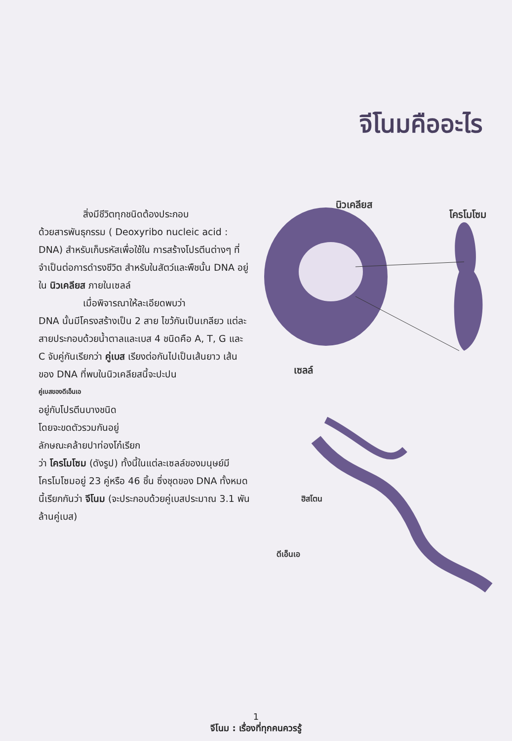จีโนมคืออะไร
สิ่งมีชีวิตทุกชนิดต้องประกอบ
ด้วยสารพันธุกรรม ( Deoxyribo nucleic acid : DNA) สำหรับเก็บรหัสเพื่อใช้ใน การสร้างโปรตีนต่างๆ ที่จำเป็นต่อการดำรงชีวิต สำหรับในสัตว์และพืชนั้น DNA อยู่ใน นิวเคลียส ภายในเซลล์
เมื่อพิจารณาให้ละเอียดพบว่า
DNA นั้นมีโครงสร้างเป็น 2 สาย ไขว้กันเป็นเกลียว แต่ละสายประกอบด้วยน้ำตาลและเบส 4 ชนิดคือ A, T, G และ C จับคู่กันเรียกว่า คู่เบส เรียงต่อกันไปเป็นเส้นยาว เส้นของ DNA ที่พบในนิวเคลียสนี้จะปะปน
คู่เบสของดีเอ็นเอ
อยู่กับโปรตีนบางชนิด
โดยจะขดตัวรวมกันอยู่
ลักษณะคล้ายปาท่องโก๋เรียก
ว่า โครโมโซม (ดังรูป) ทั้งนี้ในแต่ละเซลล์ของมนุษย์มีโครโมโซมอยู่ 23 คู่หรือ 46 ชิ้น ซึ่งชุดของ DNA ทั้งหมดนี้เรียกกันว่า จีโนม (จะประกอบด้วยคู่เบสประมาณ 3.1 พันล้านคู่เบส)
นิวเคลียส
โครโมโซม
เซลล์
ฮิสโตน
ดีเอ็นเอ
1
จีโนม : เรื่องที่ทุกคนควรรู้